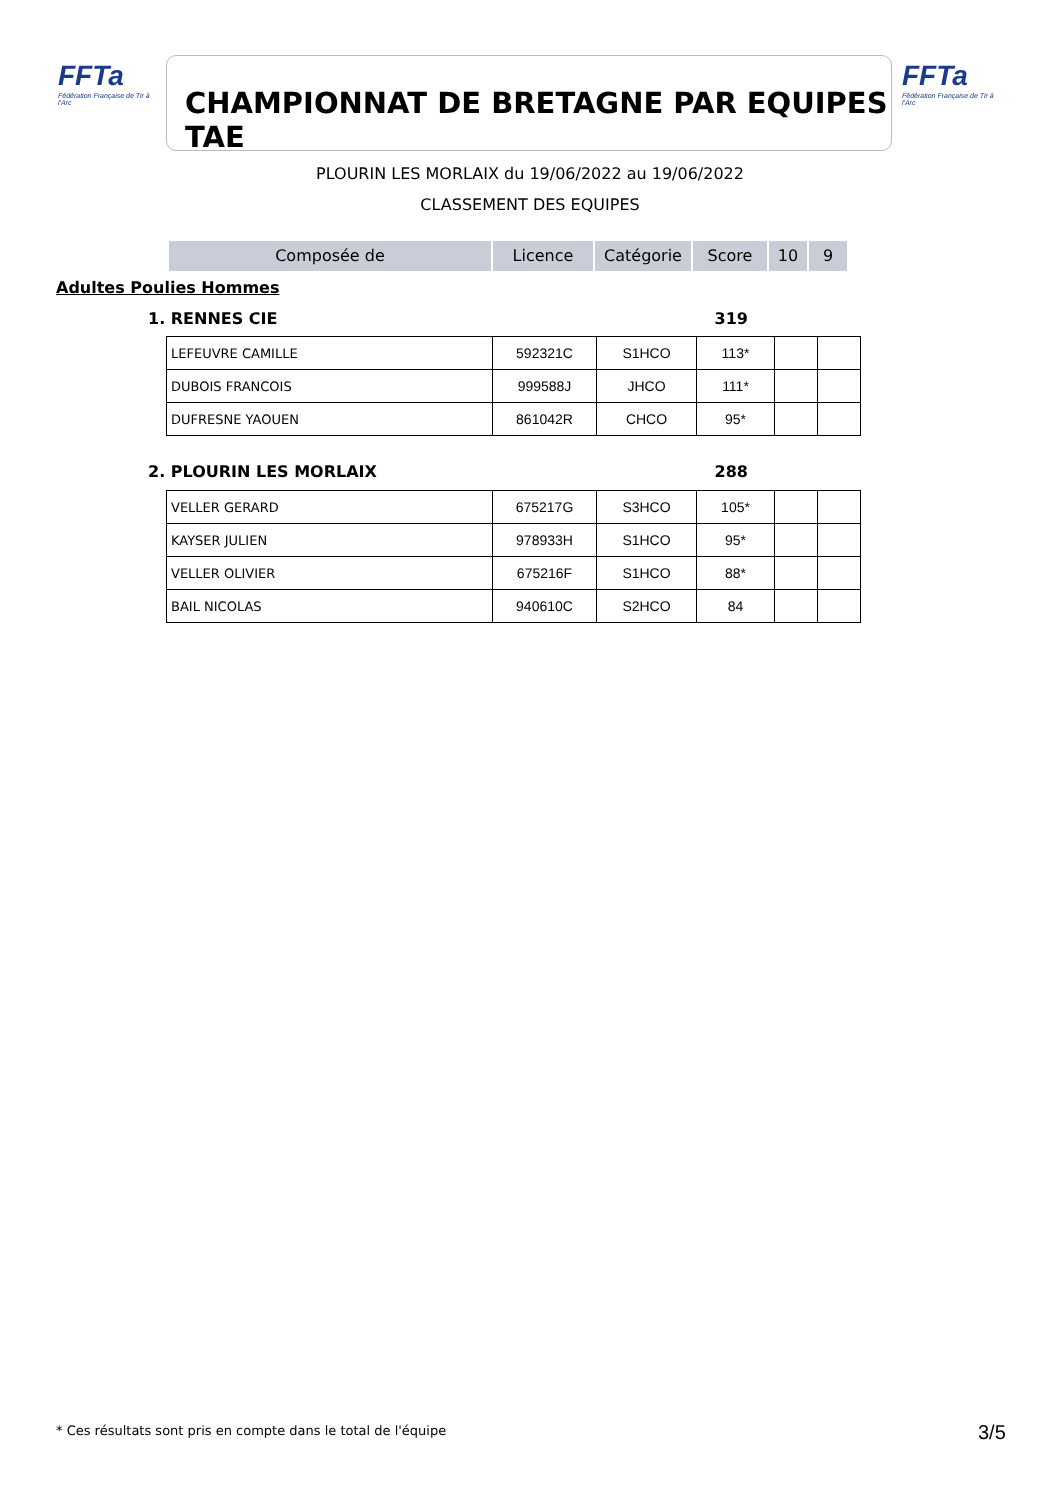FFTa
Fédération Française de Tir à l'Arc
CHAMPIONNAT DE BRETAGNE PAR EQUIPES TAE
FFTa
Fédération Française de Tir à l'Arc
PLOURIN LES MORLAIX du 19/06/2022 au 19/06/2022
CLASSEMENT DES EQUIPES
Composée de Licence Catégorie Score 10 9
Adultes Poulies Hommes
1. RENNES CIE 319
| LEFEUVRE CAMILLE | 592321C | S1HCO | 113* | | |
| DUBOIS FRANCOIS | 999588J | JHCO | 111* | | |
| DUFRESNE YAOUEN | 861042R | CHCO | 95* | | |
2. PLOURIN LES MORLAIX 288
| VELLER GERARD | 675217G | S3HCO | 105* | | |
| KAYSER JULIEN | 978933H | S1HCO | 95* | | |
| VELLER OLIVIER | 675216F | S1HCO | 88* | | |
| BAIL NICOLAS | 940610C | S2HCO | 84 | | |
* Ces résultats sont pris en compte dans le total de l'équipe
3/5